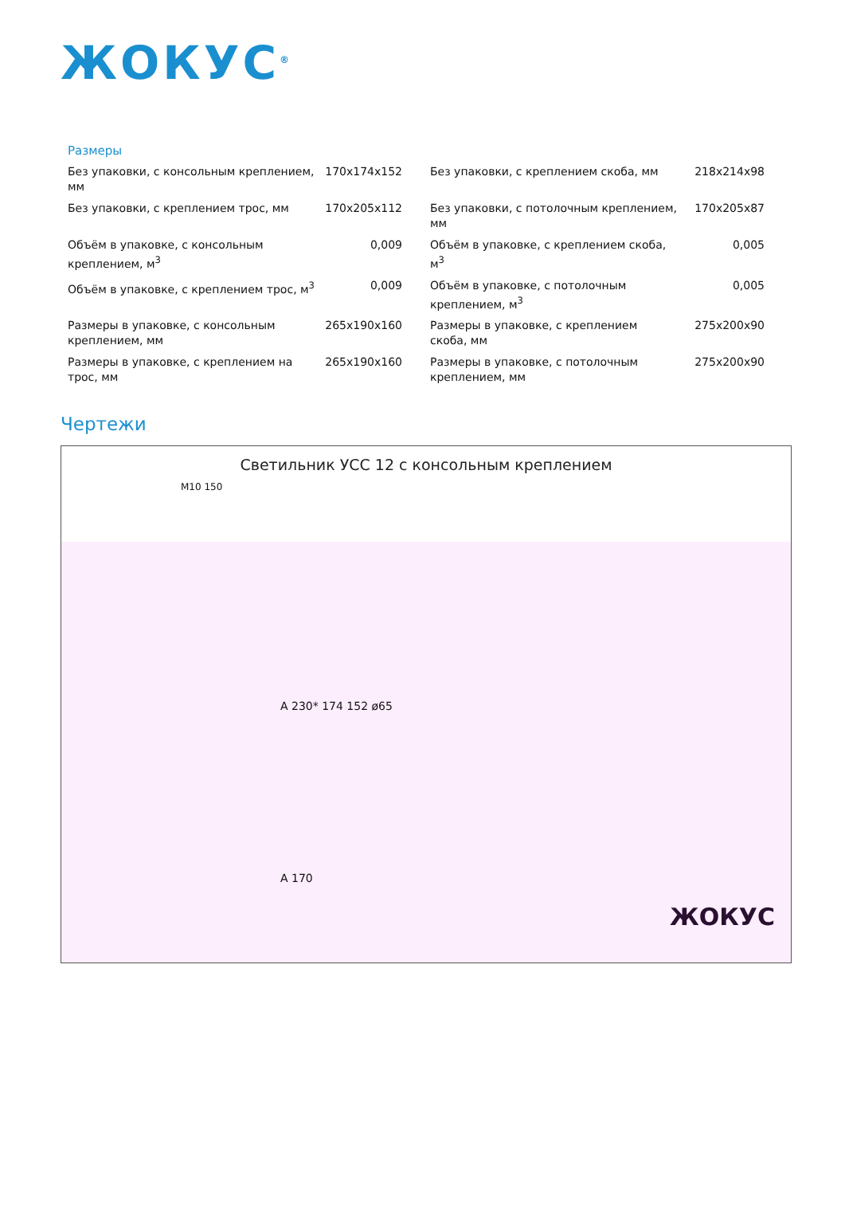ЖОКУС<sup>®</sup>
Размеры
| Без упаковки, с консольным креплением, мм | 170x174x152 | Без упаковки, с креплением скоба, мм | 218x214x98 |
| Без упаковки, с креплением трос, мм | 170x205x112 | Без упаковки, с потолочным креплением, мм | 170x205x87 |
| Объём в упаковке, с консольным креплением, м<sup>3</sup> | 0,009 | Объём в упаковке, с креплением скоба, м<sup>3</sup> | 0,005 |
| Объём в упаковке, с креплением трос, м<sup>3</sup> | 0,009 | Объём в упаковке, с потолочным креплением, м<sup>3</sup> | 0,005 |
| Размеры в упаковке, с консольным креплением, мм | 265x190x160 | Размеры в упаковке, с креплением скоба, мм | 275x200x90 |
| Размеры в упаковке, с креплением на трос, мм | 265x190x160 | Размеры в упаковке, с потолочным креплением, мм | 275x200x90 |
Чертежи
Светильник УСС 12 с консольным креплением
M10 150
A 230* 174 152 ø65
A 170
ЖОКУС